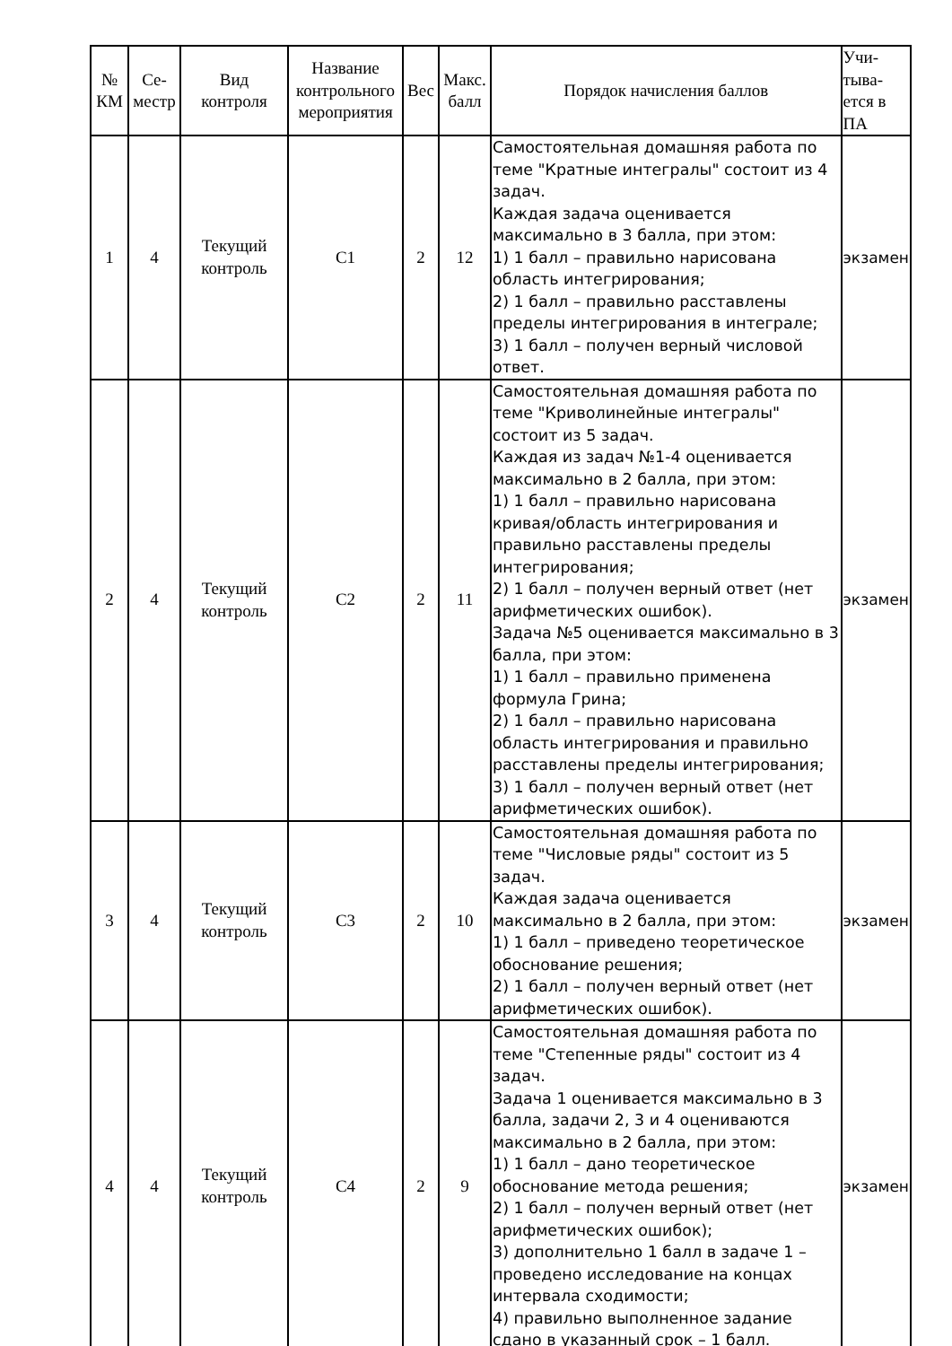| № КМ | Се- местр | Вид контроля | Название контрольного мероприятия | Вес | Макс. балл | Порядок начисления баллов | Учи- тыва- ется в ПА |
| --- | --- | --- | --- | --- | --- | --- | --- |
| 1 | 4 | Текущий контроль | С1 | 2 | 12 | Самостоятельная домашняя работа по теме "Кратные интегралы" состоит из 4 задач. Каждая задача оценивается максимально в 3 балла, при этом: 1) 1 балл – правильно нарисована область интегрирования; 2) 1 балл – правильно расставлены пределы интегрирования в интеграле; 3) 1 балл – получен верный числовой ответ. | экзамен |
| 2 | 4 | Текущий контроль | С2 | 2 | 11 | Самостоятельная домашняя работа по теме "Криволинейные интегралы" состоит из 5 задач. Каждая из задач №1-4 оценивается максимально в 2 балла, при этом: 1) 1 балл – правильно нарисована кривая/область интегрирования и правильно расставлены пределы интегрирования; 2) 1 балл – получен верный ответ (нет арифметических ошибок). Задача №5 оценивается максимально в 3 балла, при этом: 1) 1 балл – правильно применена формула Грина; 2) 1 балл – правильно нарисована область интегрирования и правильно расставлены пределы интегрирования; 3) 1 балл – получен верный ответ (нет арифметических ошибок). | экзамен |
| 3 | 4 | Текущий контроль | С3 | 2 | 10 | Самостоятельная домашняя работа по теме "Числовые ряды" состоит из 5 задач. Каждая задача оценивается максимально в 2 балла, при этом: 1) 1 балл – приведено теоретическое обоснование решения; 2) 1 балл – получен верный ответ (нет арифметических ошибок). | экзамен |
| 4 | 4 | Текущий контроль | С4 | 2 | 9 | Самостоятельная домашняя работа по теме "Степенные ряды" состоит из 4 задач. Задача 1 оценивается максимально в 3 балла, задачи 2, 3 и 4 оцениваются максимально в 2 балла, при этом: 1) 1 балл – дано теоретическое обоснование метода решения; 2) 1 балл – получен верный ответ (нет арифметических ошибок); 3) дополнительно 1 балл в задаче 1 – проведено исследование на концах интервала сходимости; 4) правильно выполненное задание сдано в указанный срок – 1 балл. | экзамен |